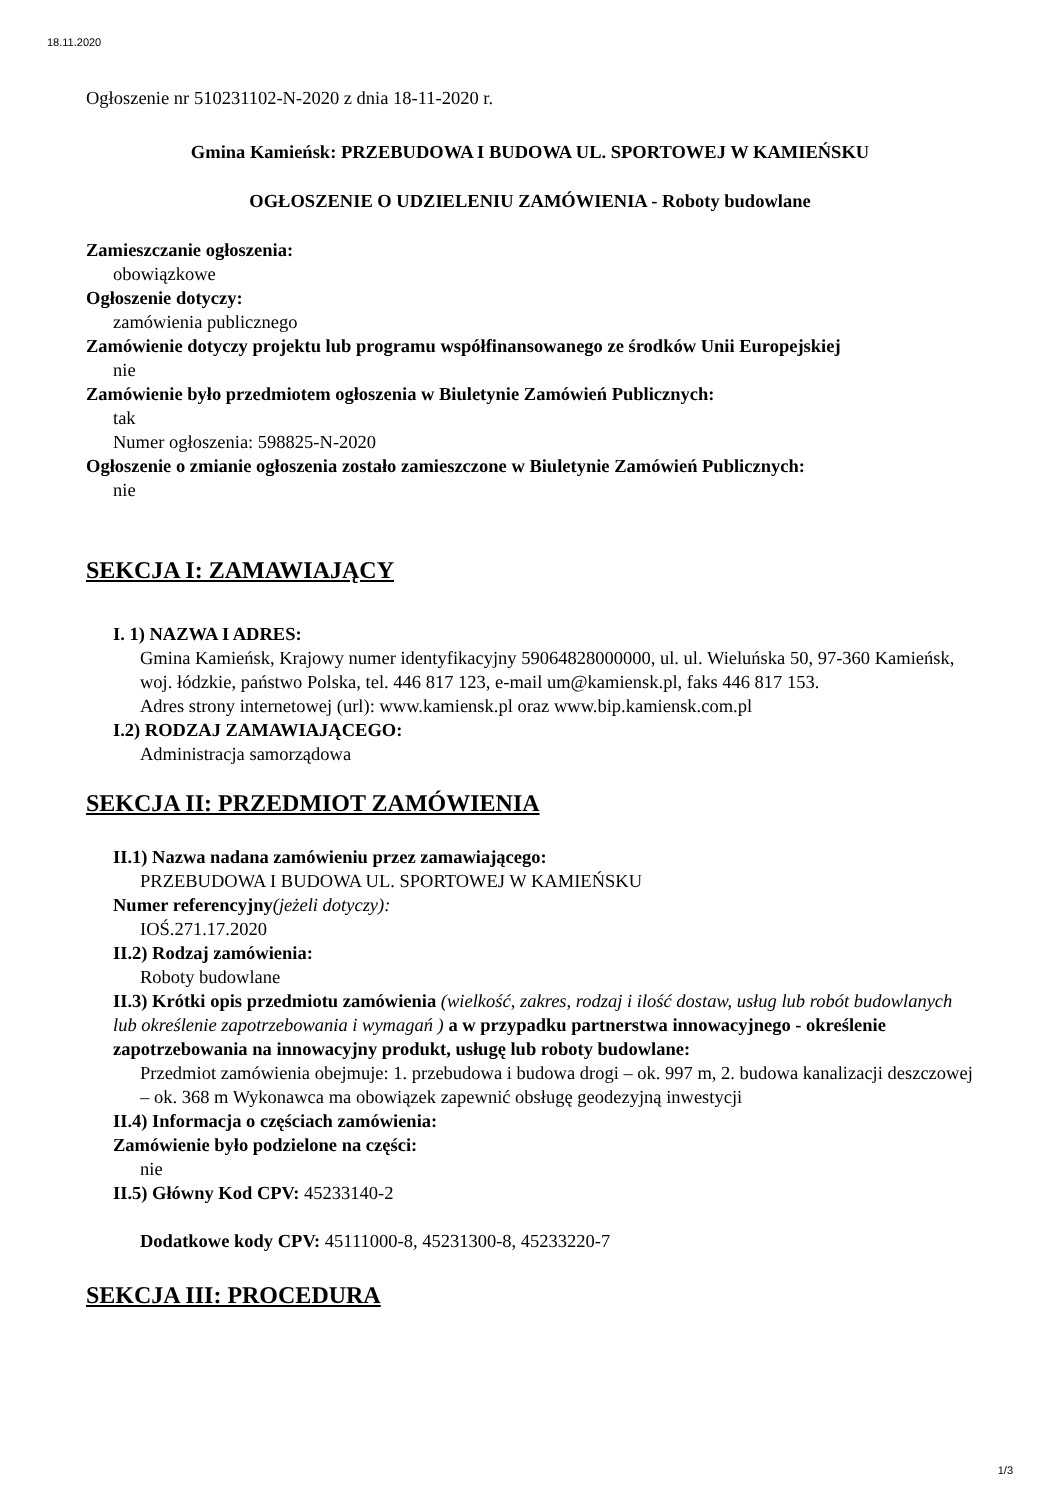18.11.2020
Ogłoszenie nr 510231102-N-2020 z dnia 18-11-2020 r.
Gmina Kamieńsk: PRZEBUDOWA I BUDOWA UL. SPORTOWEJ W KAMIEŃSKU
OGŁOSZENIE O UDZIELENIU ZAMÓWIENIA - Roboty budowlane
Zamieszczanie ogłoszenia:
obowiązkowe
Ogłoszenie dotyczy:
zamówienia publicznego
Zamówienie dotyczy projektu lub programu współfinansowanego ze środków Unii Europejskiej
nie
Zamówienie było przedmiotem ogłoszenia w Biuletynie Zamówień Publicznych:
tak
Numer ogłoszenia: 598825-N-2020
Ogłoszenie o zmianie ogłoszenia zostało zamieszczone w Biuletynie Zamówień Publicznych:
nie
SEKCJA I: ZAMAWIAJĄCY
I. 1) NAZWA I ADRES:
Gmina Kamieńsk, Krajowy numer identyfikacyjny 59064828000000, ul. ul. Wieluńska 50, 97-360 Kamieńsk, woj. łódzkie, państwo Polska, tel. 446 817 123, e-mail um@kamiensk.pl, faks 446 817 153.
Adres strony internetowej (url): www.kamiensk.pl oraz www.bip.kamiensk.com.pl
I.2) RODZAJ ZAMAWIAJĄCEGO:
Administracja samorządowa
SEKCJA II: PRZEDMIOT ZAMÓWIENIA
II.1) Nazwa nadana zamówieniu przez zamawiającego:
PRZEBUDOWA I BUDOWA UL. SPORTOWEJ W KAMIEŃSKU
Numer referencyjny(jeżeli dotyczy):
IOŚ.271.17.2020
II.2) Rodzaj zamówienia:
Roboty budowlane
II.3) Krótki opis przedmiotu zamówienia (wielkość, zakres, rodzaj i ilość dostaw, usług lub robót budowlanych lub określenie zapotrzebowania i wymagań ) a w przypadku partnerstwa innowacyjnego - określenie zapotrzebowania na innowacyjny produkt, usługę lub roboty budowlane:
Przedmiot zamówienia obejmuje: 1. przebudowa i budowa drogi – ok. 997 m, 2. budowa kanalizacji deszczowej – ok. 368 m Wykonawca ma obowiązek zapewnić obsługę geodezyjną inwestycji
II.4) Informacja o częściach zamówienia:
Zamówienie było podzielone na części:
nie
II.5) Główny Kod CPV: 45233140-2
Dodatkowe kody CPV: 45111000-8, 45231300-8, 45233220-7
SEKCJA III: PROCEDURA
1/3